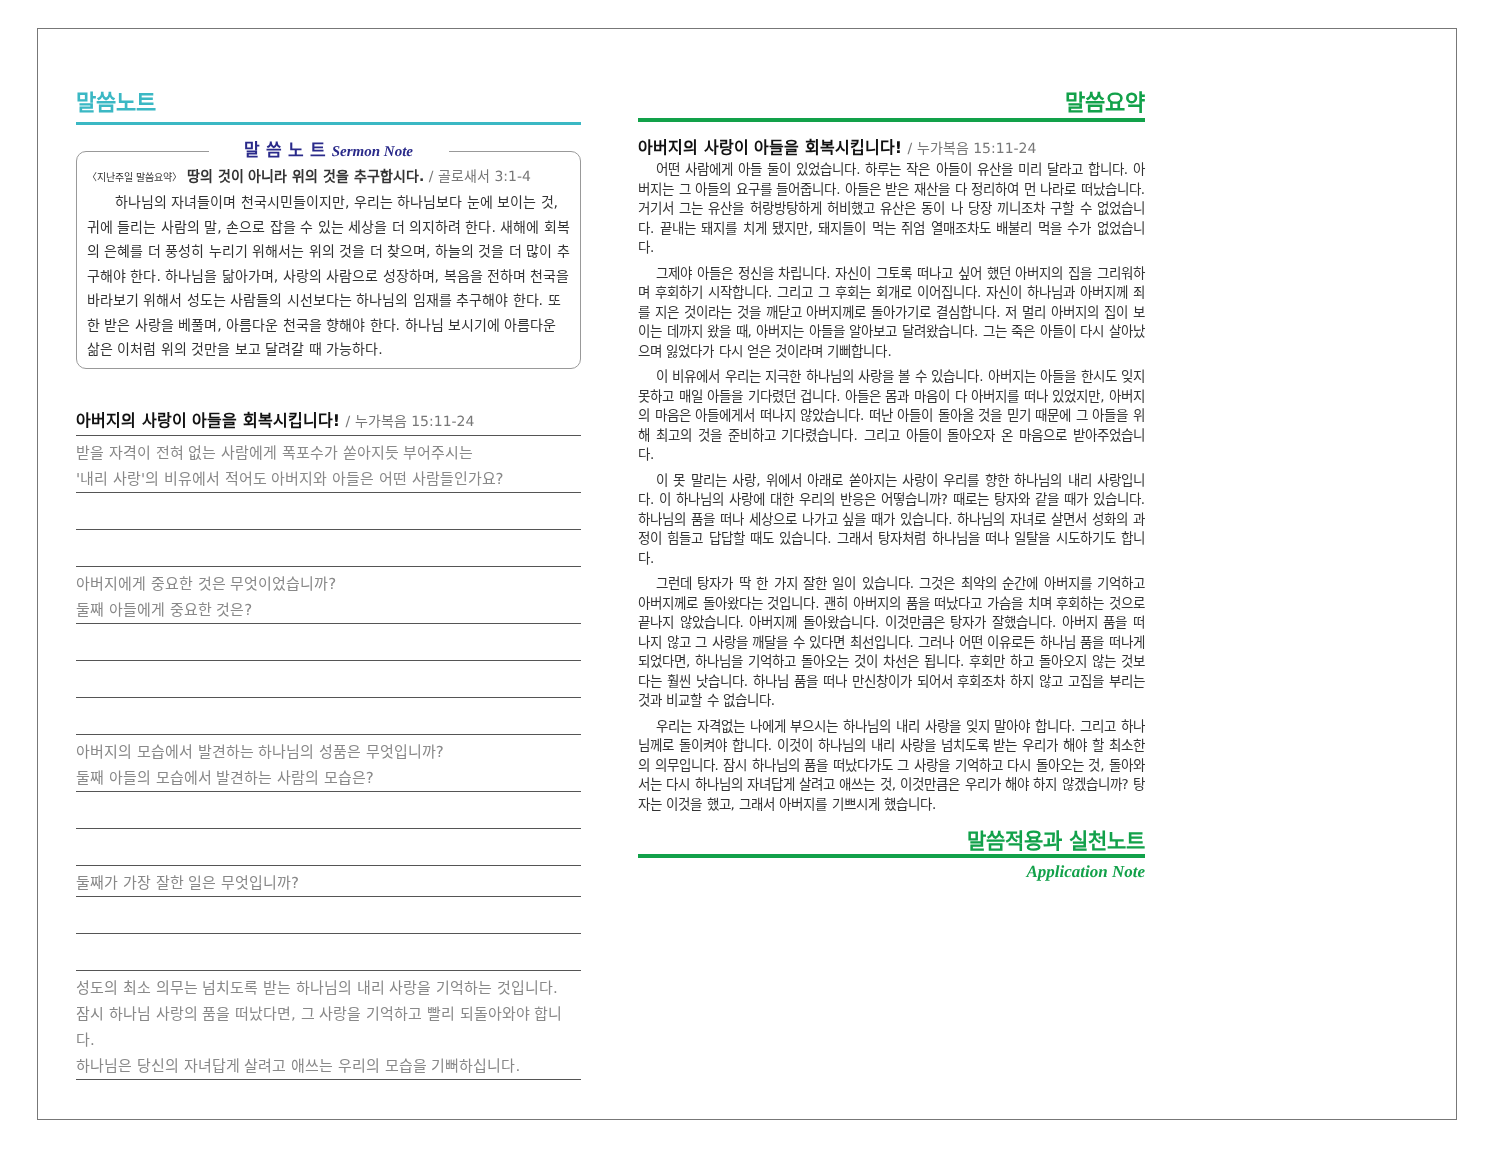말씀노트
말 씀 노 트 Sermon Note
〈지난주일 말씀요약〉 땅의 것이 아니라 위의 것을 추구합시다. / 골로새서 3:1-4
하나님의 자녀들이며 천국시민들이지만, 우리는 하나님보다 눈에 보이는 것, 귀에 들리는 사람의 말, 손으로 잡을 수 있는 세상을 더 의지하려 한다. 새해에 회복의 은혜를 더 풍성히 누리기 위해서는 위의 것을 더 찾으며, 하늘의 것을 더 많이 추구해야 한다. 하나님을 닮아가며, 사랑의 사람으로 성장하며, 복음을 전하며 천국을 바라보기 위해서 성도는 사람들의 시선보다는 하나님의 임재를 추구해야 한다. 또한 받은 사랑을 베풀며, 아름다운 천국을 향해야 한다. 하나님 보시기에 아름다운 삶은 이처럼 위의 것만을 보고 달려갈 때 가능하다.
아버지의 사랑이 아들을 회복시킵니다! / 누가복음 15:11-24
받을 자격이 전혀 없는 사람에게 폭포수가 쏟아지듯 부어주시는
'내리 사랑'의 비유에서 적어도 아버지와 아들은 어떤 사람들인가요?
아버지에게 중요한 것은 무엇이었습니까?
둘째 아들에게 중요한 것은?
아버지의 모습에서 발견하는 하나님의 성품은 무엇입니까?
둘째 아들의 모습에서 발견하는 사람의 모습은?
둘째가 가장 잘한 일은 무엇입니까?
성도의 최소 의무는 넘치도록 받는 하나님의 내리 사랑을 기억하는 것입니다.
잠시 하나님 사랑의 품을 떠났다면, 그 사랑을 기억하고 빨리 되돌아와야 합니다.
하나님은 당신의 자녀답게 살려고 애쓰는 우리의 모습을 기뻐하십니다.
말씀요약
아버지의 사랑이 아들을 회복시킵니다! / 누가복음 15:11-24
어떤 사람에게 아들 둘이 있었습니다. 하루는 작은 아들이 유산을 미리 달라고 합니다. 아버지는 그 아들의 요구를 들어줍니다. 아들은 받은 재산을 다 정리하여 먼 나라로 떠났습니다. 거기서 그는 유산을 허랑방탕하게 허비했고 유산은 동이 나 당장 끼니조차 구할 수 없었습니다. 끝내는 돼지를 치게 됐지만, 돼지들이 먹는 쥐엄 열매조차도 배불리 먹을 수가 없었습니다.
그제야 아들은 정신을 차립니다. 자신이 그토록 떠나고 싶어 했던 아버지의 집을 그리워하며 후회하기 시작합니다. 그리고 그 후회는 회개로 이어집니다. 자신이 하나님과 아버지께 죄를 지은 것이라는 것을 깨닫고 아버지께로 돌아가기로 결심합니다. 저 멀리 아버지의 집이 보이는 데까지 왔을 때, 아버지는 아들을 알아보고 달려왔습니다. 그는 죽은 아들이 다시 살아났으며 잃었다가 다시 얻은 것이라며 기뻐합니다.
이 비유에서 우리는 지극한 하나님의 사랑을 볼 수 있습니다. 아버지는 아들을 한시도 잊지 못하고 매일 아들을 기다렸던 겁니다. 아들은 몸과 마음이 다 아버지를 떠나 있었지만, 아버지의 마음은 아들에게서 떠나지 않았습니다. 떠난 아들이 돌아올 것을 믿기 때문에 그 아들을 위해 최고의 것을 준비하고 기다렸습니다. 그리고 아들이 돌아오자 온 마음으로 받아주었습니다.
이 못 말리는 사랑, 위에서 아래로 쏟아지는 사랑이 우리를 향한 하나님의 내리 사랑입니다. 이 하나님의 사랑에 대한 우리의 반응은 어떻습니까? 때로는 탕자와 같을 때가 있습니다. 하나님의 품을 떠나 세상으로 나가고 싶을 때가 있습니다. 하나님의 자녀로 살면서 성화의 과정이 힘들고 답답할 때도 있습니다. 그래서 탕자처럼 하나님을 떠나 일탈을 시도하기도 합니다.
그런데 탕자가 딱 한 가지 잘한 일이 있습니다. 그것은 최악의 순간에 아버지를 기억하고 아버지께로 돌아왔다는 것입니다. 괜히 아버지의 품을 떠났다고 가슴을 치며 후회하는 것으로 끝나지 않았습니다. 아버지께 돌아왔습니다. 이것만큼은 탕자가 잘했습니다. 아버지 품을 떠나지 않고 그 사랑을 깨달을 수 있다면 최선입니다. 그러나 어떤 이유로든 하나님 품을 떠나게 되었다면, 하나님을 기억하고 돌아오는 것이 차선은 됩니다. 후회만 하고 돌아오지 않는 것보다는 훨씬 낫습니다. 하나님 품을 떠나 만신창이가 되어서 후회조차 하지 않고 고집을 부리는 것과 비교할 수 없습니다.
우리는 자격없는 나에게 부으시는 하나님의 내리 사랑을 잊지 말아야 합니다. 그리고 하나님께로 돌이켜야 합니다. 이것이 하나님의 내리 사랑을 넘치도록 받는 우리가 해야 할 최소한의 의무입니다. 잠시 하나님의 품을 떠났다가도 그 사랑을 기억하고 다시 돌아오는 것, 돌아와서는 다시 하나님의 자녀답게 살려고 애쓰는 것, 이것만큼은 우리가 해야 하지 않겠습니까? 탕자는 이것을 했고, 그래서 아버지를 기쁘시게 했습니다.
말씀적용과 실천노트
Application Note